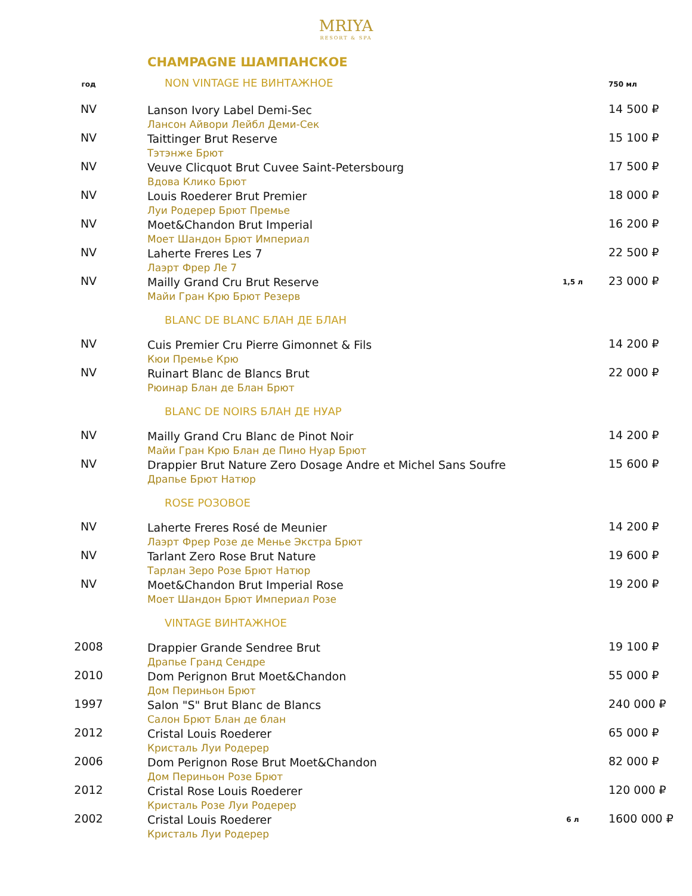MRIYA
RESORT & SPA
CHAMPAGNE ШАМПАНСКОЕ
| год | NON VINTAGE НЕ ВИНТАЖНОЕ | | 750 мл |
| NV | Lanson Ivory Label Demi-Sec Лансон Айвори Лейбл Деми-Сек | | 14 500 ₽ |
| NV | Taittinger Brut Reserve Тэтэнже Брют | | 15 100 ₽ |
| NV | Veuve Clicquot Brut Cuvee Saint-Petersbourg Вдова Клико Брют | | 17 500 ₽ |
| NV | Louis Roederer Brut Premier Луи Родерер Брют Премье | | 18 000 ₽ |
| NV | Moet&Chandon Brut Imperial Моет Шандон Брют Империал | | 16 200 ₽ |
| NV | Laherte Freres Les 7 Лаэрт Фрер Ле 7 | | 22 500 ₽ |
| NV | Mailly Grand Cru Brut Reserve Майи Гран Крю Брют Резерв | 1,5 л | 23 000 ₽ |
| | BLANC DE BLANC БЛАН ДЕ БЛАН | | |
| NV | Cuis Premier Cru Pierre Gimonnet & Fils Кюи Премье Крю | | 14 200 ₽ |
| NV | Ruinart Blanc de Blancs Brut Рюинар Блан де Блан Брют | | 22 000 ₽ |
| | BLANC DE NOIRS БЛАН ДЕ НУАР | | |
| NV | Mailly Grand Cru Blanc de Pinot Noir Майи Гран Крю Блан де Пино Нуар Брют | | 14 200 ₽ |
| NV | Drappier Brut Nature Zero Dosage Andre et Michel Sans Soufre Драпье Брют Натюр | | 15 600 ₽ |
| | ROSE РОЗОВОЕ | | |
| NV | Laherte Freres Rosé de Meunier Лаэрт Фрер Розе де Менье Экстра Брют | | 14 200 ₽ |
| NV | Tarlant Zero Rose Brut Nature Тарлан Зеро Розе Брют Натюр | | 19 600 ₽ |
| NV | Moet&Chandon Brut Imperial Rose Моет Шандон Брют Империал Розе | | 19 200 ₽ |
| | VINTAGE ВИНТАЖНОЕ | | |
| 2008 | Drappier Grande Sendree Brut Драпье Гранд Сендре | | 19 100 ₽ |
| 2010 | Dom Perignon Brut Moet&Chandon Дом Периньон Брют | | 55 000 ₽ |
| 1997 | Salon "S" Brut Blanc de Blancs Салон Брют Блан де блан | | 240 000 ₽ |
| 2012 | Cristal Louis Roederer Кристаль Луи Родерер | | 65 000 ₽ |
| 2006 | Dom Perignon Rose Brut Moet&Chandon Дом Периньон Розе Брют | | 82 000 ₽ |
| 2012 | Cristal Rose Louis Roederer Кристаль Розе Луи Родерер | | 120 000 ₽ |
| 2002 | Cristal Louis Roederer Кристаль Луи Родерер | 6 л | 1600 000 ₽ |